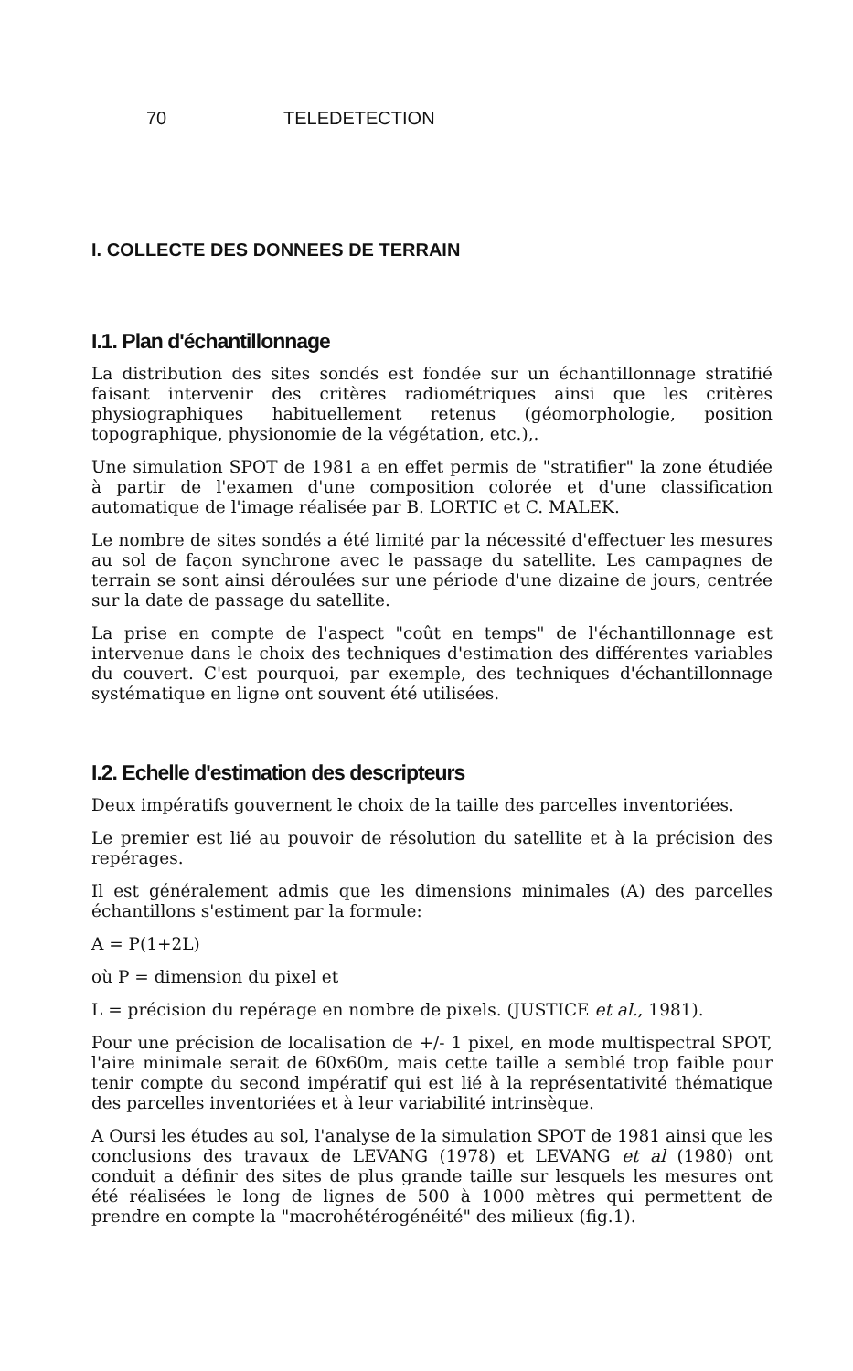70 TELEDETECTION
I. COLLECTE DES DONNEES DE TERRAIN
I.1. Plan d'échantillonnage
La distribution des sites sondés est fondée sur un échantillonnage stratifié faisant intervenir des critères radiométriques ainsi que les critères physiographiques habituellement retenus (géomorphologie, position topographique, physionomie de la végétation, etc.),.
Une simulation SPOT de 1981 a en effet permis de "stratifier" la zone étudiée à partir de l'examen d'une composition colorée et d'une classification automatique de l'image réalisée par B. LORTIC et C. MALEK.
Le nombre de sites sondés a été limité par la nécessité d'effectuer les mesures au sol de façon synchrone avec le passage du satellite. Les campagnes de terrain se sont ainsi déroulées sur une période d'une dizaine de jours, centrée sur la date de passage du satellite.
La prise en compte de l'aspect "coût en temps" de l'échantillonnage est intervenue dans le choix des techniques d'estimation des différentes variables du couvert. C'est pourquoi, par exemple, des techniques d'échantillonnage systématique en ligne ont souvent été utilisées.
I.2. Echelle d'estimation des descripteurs
Deux impératifs gouvernent le choix de la taille des parcelles inventoriées.
Le premier est lié au pouvoir de résolution du satellite et à la précision des repérages.
Il est généralement admis que les dimensions minimales (A) des parcelles échantillons s'estiment par la formule:
A = P(1+2L)
où P = dimension du pixel et
L = précision du repérage en nombre de pixels. (JUSTICE et al., 1981).
Pour une précision de localisation de +/- 1 pixel, en mode multispectral SPOT, l'aire minimale serait de 60x60m, mais cette taille a semblé trop faible pour tenir compte du second impératif qui est lié à la représentativité thématique des parcelles inventoriées et à leur variabilité intrinsèque.
A Oursi les études au sol, l'analyse de la simulation SPOT de 1981 ainsi que les conclusions des travaux de LEVANG (1978) et LEVANG et al (1980) ont conduit a définir des sites de plus grande taille sur lesquels les mesures ont été réalisées le long de lignes de 500 à 1000 mètres qui permettent de prendre en compte la "macrohétérogénéité" des milieux (fig.1).